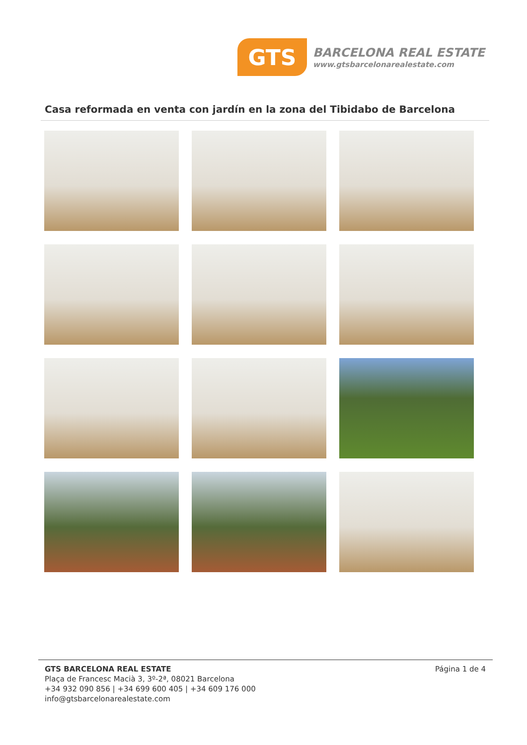GTS
BARCELONA REAL ESTATE
www.gtsbarcelonarealestate.com
Casa reformada en venta con jardín en la zona del Tibidabo de Barcelona
GTS BARCELONA REAL ESTATE
Plaça de Francesc Macià 3, 3º-2ª, 08021 Barcelona
+34 932 090 856 | +34 699 600 405 | +34 609 176 000
info@gtsbarcelonarealestate.com
Página 1 de 4